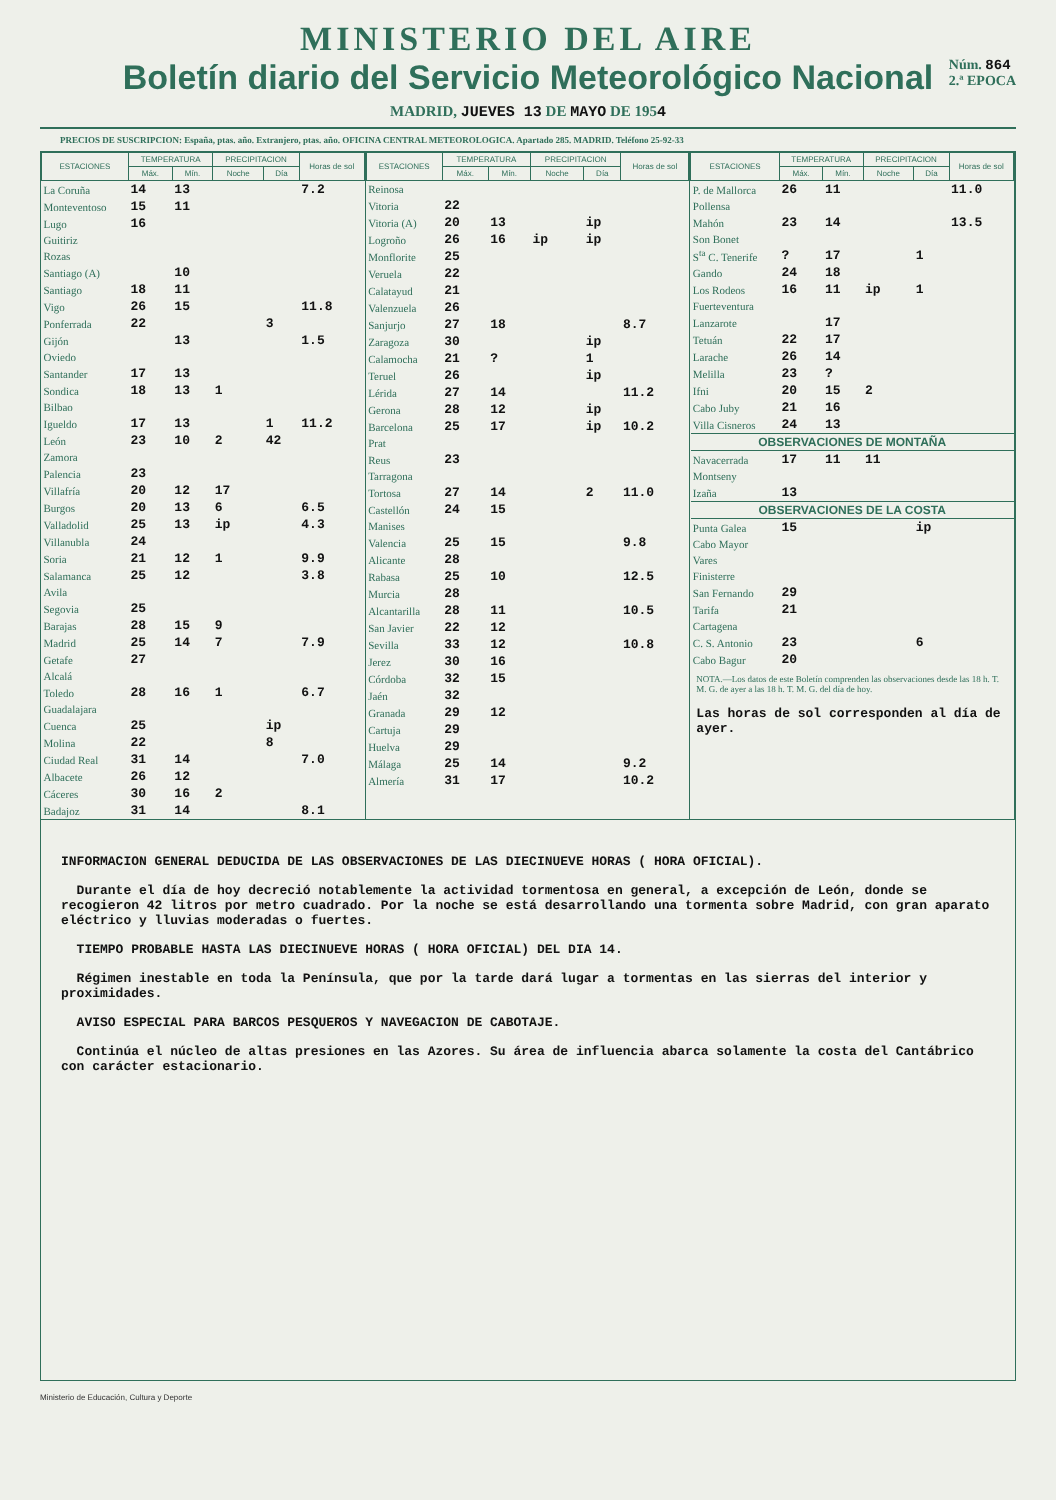MINISTERIO DEL AIRE
Boletín diario del Servicio Meteorológico Nacional
Núm. 864
2.ª EPOCA
MADRID, JUEVES 13 DE MAYO DE 1954
PRECIOS DE SUSCRIPCION: España, ptas. año. Extranjero, ptas. año. OFICINA CENTRAL METEOROLOGICA. Apartado 285. MADRID. Teléfono 25-92-33
| ESTACIONES | TEMPERATURA | | PRECIPITACION | | Horas de sol |
| --- | --- | --- | --- | --- | --- |
| | Máx. | Mín. | Noche | Día | |
| La Coruña | 14 | 13 | | | 7.2 |
| Monteventoso | 15 | 11 | | | |
| Lugo | 16 | | | | |
| Guitiriz | | | | | |
| Rozas | | | | | |
| Santiago (A) | | 10 | | | |
| Santiago | 18 | 11 | | | |
| Vigo | 26 | 15 | | | 11.8 |
| Ponferrada | 22 | | | 3 | |
| Gijón | | 13 | | | 1.5 |
| Oviedo | | | | | |
| Santander | 17 | 13 | | | |
| Sondica | 18 | 13 | 1 | | |
| Bilbao | | | | | |
| Igueldo | 17 | 13 | | 1 | 11.2 |
| León | 23 | 10 | 2 | 42 | |
| Zamora | | | | | |
| Palencia | 23 | | | | |
| Villafría | 20 | 12 | 17 | | |
| Burgos | 20 | 13 | 6 | | 6.5 |
| Valladolid | 25 | 13 | ip | | 4.3 |
| Villanubla | 24 | | | | |
| Soria | 21 | 12 | 1 | | 9.9 |
| Salamanca | 25 | 12 | | | 3.8 |
| Avila | | | | | |
| Segovia | 25 | | | | |
| Barajas | 28 | 15 | 9 | | |
| Madrid | 25 | 14 | 7 | | 7.9 |
| Getafe | 27 | | | | |
| Alcalá | | | | | |
| Toledo | 28 | 16 | 1 | | 6.7 |
| Guadalajara | | | | | |
| Cuenca | 25 | | | ip | |
| Molina | 22 | | | 8 | |
| Ciudad Real | 31 | 14 | | | 7.0 |
| Albacete | 26 | 12 | | | |
| Cáceres | 30 | 16 | 2 | | |
| Badajoz | 31 | 14 | | | 8.1 |
| ESTACIONES | TEMPERATURA | | PRECIPITACION | | Horas de sol |
| --- | --- | --- | --- | --- | --- |
| | Máx. | Mín. | Noche | Día | |
| Reinosa | | | | | |
| Vitoria | 22 | | | | |
| Vitoria (A) | 20 | 13 | | ip | |
| Logroño | 26 | 16 | ip | ip | |
| Monflorite | 25 | | | | |
| Veruela | 22 | | | | |
| Calatayud | 21 | | | | |
| Valenzuela | 26 | | | | |
| Sanjurjo | 27 | 18 | | | 8.7 |
| Zaragoza | 30 | | | ip | |
| Calamocha | 21 | ? | | 1 | |
| Teruel | 26 | | | ip | |
| Lérida | 27 | 14 | | | 11.2 |
| Gerona | 28 | 12 | | ip | |
| Barcelona | 25 | 17 | | ip | 10.2 |
| Prat | | | | | |
| Reus | 23 | | | | |
| Tarragona | | | | | |
| Tortosa | 27 | 14 | | 2 | 11.0 |
| Castellón | 24 | 15 | | | |
| Manises | | | | | |
| Valencia | 25 | 15 | | | 9.8 |
| Alicante | 28 | | | | |
| Rabasa | 25 | 10 | | | 12.5 |
| Murcia | 28 | | | | |
| Alcantarilla | 28 | 11 | | | 10.5 |
| San Javier | 22 | 12 | | | |
| Sevilla | 33 | 12 | | | 10.8 |
| Jerez | 30 | 16 | | | |
| Córdoba | 32 | 15 | | | |
| Jaén | 32 | | | | |
| Granada | 29 | 12 | | | |
| Cartuja | 29 | | | | |
| Huelva | 29 | | | | |
| Málaga | 25 | 14 | | | 9.2 |
| Almería | 31 | 17 | | | 10.2 |
| ESTACIONES | TEMPERATURA | | PRECIPITACION | | Horas de sol |
| --- | --- | --- | --- | --- | --- |
| | Máx. | Mín. | Noche | Día | |
| P. de Mallorca | 26 | 11 | | | 11.0 |
| Pollensa | | | | | |
| Mahón | 23 | 14 | | | 13.5 |
| Son Bonet | | | | | |
| S<sup>ta</sup> C. Tenerife | ? | 17 | | 1 | |
| Gando | 24 | 18 | | | |
| Los Rodeos | 16 | 11 | ip | 1 | |
| Fuerteventura | | | | | |
| Lanzarote | | 17 | | | |
| Tetuán | 22 | 17 | | | |
| Larache | 26 | 14 | | | |
| Melilla | 23 | ? | | | |
| Ifni | 20 | 15 | 2 | | |
| Cabo Juby | 21 | 16 | | | |
| Villa Cisneros | 24 | 13 | | | |
| OBSERVACIONES DE MONTAÑA | | | | | |
| Navacerrada | 17 | 11 | 11 | | |
| Montseny | | | | | |
| Izaña | 13 | | | | |
| OBSERVACIONES DE LA COSTA | | | | | |
| Punta Galea | 15 | | | ip | |
| Cabo Mayor | | | | | |
| Vares | | | | | |
| Finisterre | | | | | |
| San Fernando | 29 | | | | |
| Tarifa | 21 | | | | |
| Cartagena | | | | | |
| C. S. Antonio | 23 | | | 6 | |
| Cabo Bagur | 20 | | | | |
NOTA.—Los datos de este Boletín comprenden las observaciones desde las 18 h. T. M. G. de ayer a las 18 h. T. M. G. del día de hoy.
Las horas de sol corresponden al día de ayer.
INFORMACION GENERAL DEDUCIDA DE LAS OBSERVACIONES DE LAS DIECINUEVE HORAS ( HORA OFICIAL).
Durante el día de hoy decreció notablemente la actividad tormentosa en general, a excepción de León, donde se recogieron 42 litros por metro cuadrado. Por la noche se está desarrollando una tormenta sobre Madrid, con gran aparato eléctrico y lluvias moderadas o fuertes.
TIEMPO PROBABLE HASTA LAS DIECINUEVE HORAS ( HORA OFICIAL) DEL DIA 14.
Régimen inestable en toda la Península, que por la tarde dará lugar a tormentas en las sierras del interior y proximidades.
AVISO ESPECIAL PARA BARCOS PESQUEROS Y NAVEGACION DE CABOTAJE.
Continúa el núcleo de altas presiones en las Azores. Su área de influencia abarca solamente la costa del Cantábrico con carácter estacionario.
Ministerio de Educación, Cultura y Deporte